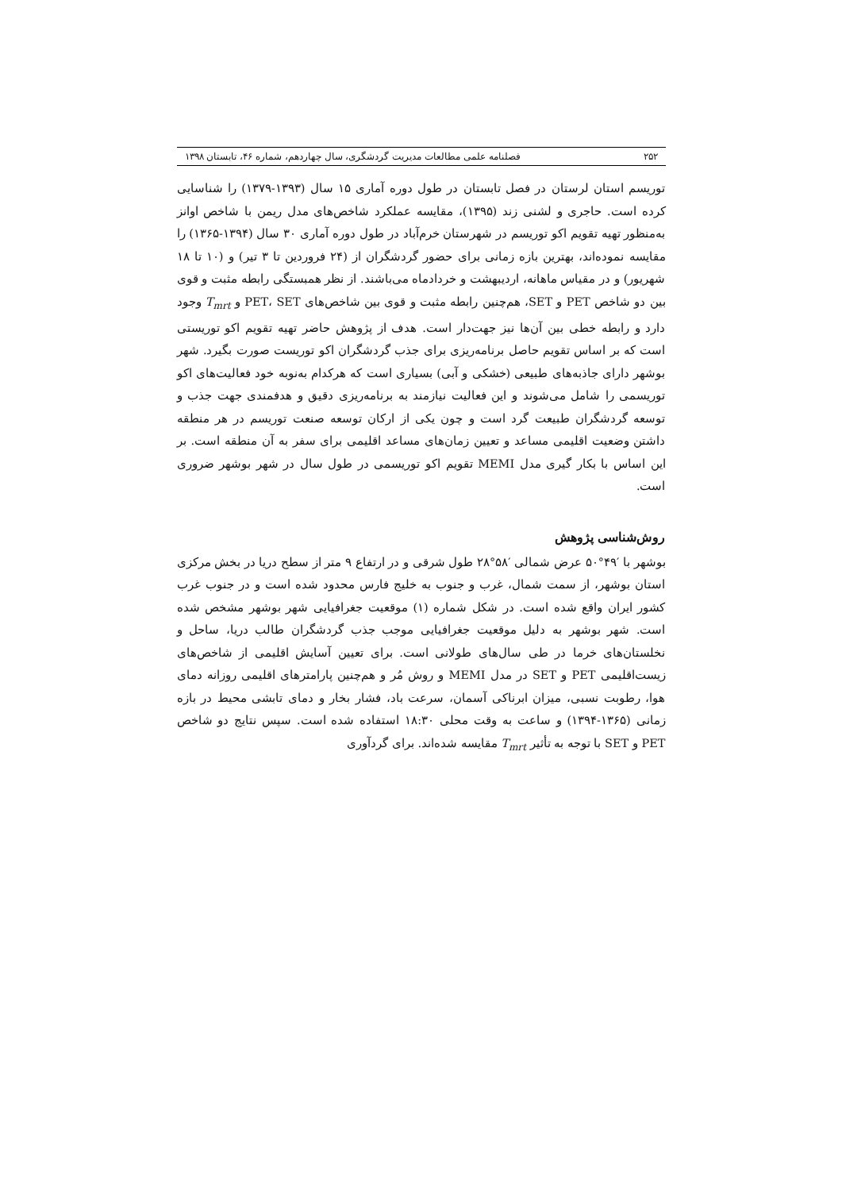۲۵۲ فصلنامه علمی مطالعات مدیریت گردشگری، سال چهاردهم، شماره ۴۶، تابستان ۱۳۹۸
توریسم استان لرستان در فصل تابستان در طول دوره آماری ۱۵ سال (۱۳۹۳-۱۳۷۹) را شناسایی کرده است. حاجری و لشنی زند (۱۳۹۵)، مقایسه عملکرد شاخص‌های مدل ریمن با شاخص اوانز به‌منظور تهیه تقویم اکو توریسم در شهرستان خرم‌آباد در طول دوره آماری ۳۰ سال (۱۳۹۴-۱۳۶۵) را مقایسه نموده‌اند، بهترین بازه زمانی برای حضور گردشگران از (۲۴ فروردین تا ۳ تیر) و (۱۰ تا ۱۸ شهریور) و در مقیاس ماهانه، اردیبهشت و خردادماه می‌باشند. از نظر همبستگی رابطه مثبت و قوی بین دو شاخص PET و SET، هم‌چنین رابطه مثبت و قوی بین شاخص‌های PET، SET و T<sub>mrt</sub> وجود دارد و رابطه خطی بین آن‌ها نیز جهت‌دار است. هدف از پژوهش حاضر تهیه تقویم اکو توریستی است که بر اساس تقویم حاصل برنامه‌ریزی برای جذب گردشگران اکو توریست صورت بگیرد. شهر بوشهر دارای جاذبه‌های طبیعی (خشکی و آبی) بسیاری است که هرکدام به‌نوبه خود فعالیت‌های اکو توریسمی را شامل می‌شوند و این فعالیت نیازمند به برنامه‌ریزی دقیق و هدفمندی جهت جذب و توسعه گردشگران طبیعت گرد است و چون یکی از ارکان توسعه صنعت توریسم در هر منطقه داشتن وضعیت اقلیمی مساعد و تعیین زمان‌های مساعد اقلیمی برای سفر به آن منطقه است. بر این اساس با بکار گیری مدل MEMI تقویم اکو توریسمی در طول سال در شهر بوشهر ضروری است.
روش‌شناسی پژوهش
بوشهر با ′۴۹°۵۰ عرض شمالی ′۵۸°۲۸ طول شرقی و در ارتفاع ۹ متر از سطح دریا در بخش مرکزی استان بوشهر، از سمت شمال، غرب و جنوب به خلیج فارس محدود شده است و در جنوب غرب کشور ایران واقع شده است. در شکل شماره (۱) موقعیت جغرافیایی شهر بوشهر مشخص شده است. شهر بوشهر به دلیل موقعیت جغرافیایی موجب جذب گردشگران طالب دریا، ساحل و نخلستان‌های خرما در طی سال‌های طولانی است. برای تعیین آسایش اقلیمی از شاخص‌های زیست‌اقلیمی PET و SET در مدل MEMI و روش مُر و هم‌چنین پارامترهای اقلیمی روزانه دمای هوا، رطوبت نسبی، میزان ابرناکی آسمان، سرعت باد، فشار بخار و دمای تابشی محیط در بازه زمانی (۱۳۶۵-۱۳۹۴) و ساعت به وقت محلی ۱۸:۳۰ استفاده شده است. سپس نتایج دو شاخص PET و SET با توجه به تأثیر T<sub>mrt</sub> مقایسه شده‌اند. برای گردآوری